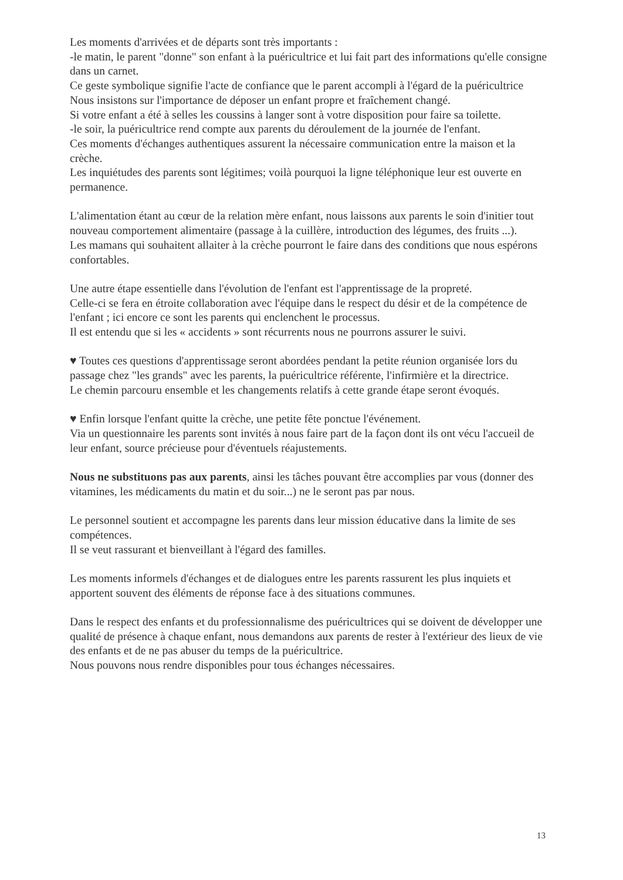Les moments d'arrivées et de départs sont très importants :
-le matin, le parent "donne" son enfant à la puéricultrice et lui fait part des informations qu'elle consigne dans un carnet.
Ce geste symbolique signifie l'acte de confiance que le parent accompli à l'égard de la puéricultrice
Nous insistons sur l'importance de déposer un enfant propre et fraîchement changé.
Si votre enfant a été à selles les coussins à langer sont à votre disposition pour faire sa toilette.
-le soir, la puéricultrice rend compte aux parents du déroulement de la journée de l'enfant.
Ces moments d'échanges authentiques assurent la nécessaire communication entre la maison et la crèche.
Les inquiétudes des parents sont légitimes; voilà pourquoi la ligne téléphonique leur est ouverte en permanence.
L'alimentation étant au cœur de la relation mère enfant, nous laissons aux parents le soin d'initier tout nouveau comportement alimentaire (passage à la cuillère, introduction des légumes, des fruits ...).
Les mamans qui souhaitent allaiter à la crèche pourront le faire dans des conditions que nous espérons confortables.
Une autre étape essentielle dans l'évolution de l'enfant est l'apprentissage de la propreté.
Celle-ci se fera en étroite collaboration avec l'équipe dans le respect du désir et de la compétence de l'enfant ; ici encore ce sont les parents qui enclenchent le processus.
Il est entendu que si les « accidents » sont récurrents nous ne pourrons assurer le suivi.
♥ Toutes ces questions d'apprentissage seront abordées pendant la petite réunion organisée lors du passage chez "les grands" avec les parents, la puéricultrice référente, l'infirmière et la directrice.
Le chemin parcouru ensemble et les changements relatifs à cette grande étape seront évoqués.
♥ Enfin lorsque l'enfant quitte la crèche, une petite fête ponctue l'événement.
Via un questionnaire les parents sont invités à nous faire part de la façon dont ils ont vécu l'accueil de leur enfant, source précieuse pour d'éventuels réajustements.
Nous ne substituons pas aux parents, ainsi les tâches pouvant être accomplies par vous (donner des vitamines, les médicaments du matin et du soir...) ne le seront pas par nous.
Le personnel soutient et accompagne les parents dans leur mission éducative dans la limite de ses compétences.
Il se veut rassurant et bienveillant à l'égard des familles.
Les moments informels d'échanges et de dialogues entre les parents rassurent les plus inquiets et apportent souvent des éléments de réponse face à des situations communes.
Dans le respect des enfants et du professionnalisme des puéricultrices qui se doivent de développer une qualité de présence à chaque enfant, nous demandons aux parents de rester à l'extérieur des lieux de vie des enfants et de ne pas abuser du temps de la puéricultrice.
Nous pouvons nous rendre disponibles pour tous échanges nécessaires.
13